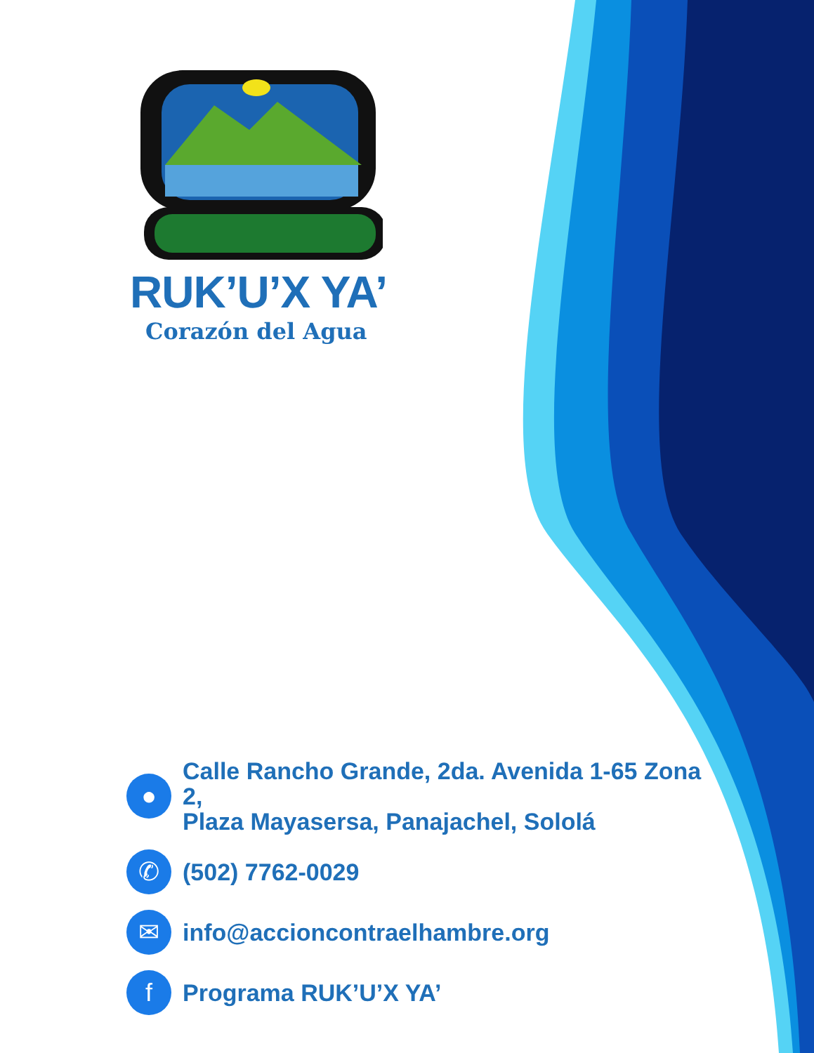RUK’U’X YA’
Corazón del Agua
●
Calle Rancho Grande, 2da. Avenida 1-65 Zona 2,
Plaza Mayasersa, Panajachel, Sololá
✆
(502) 7762-0029
✉
info@accioncontraelhambre.org
f
Programa RUK’U’X YA’